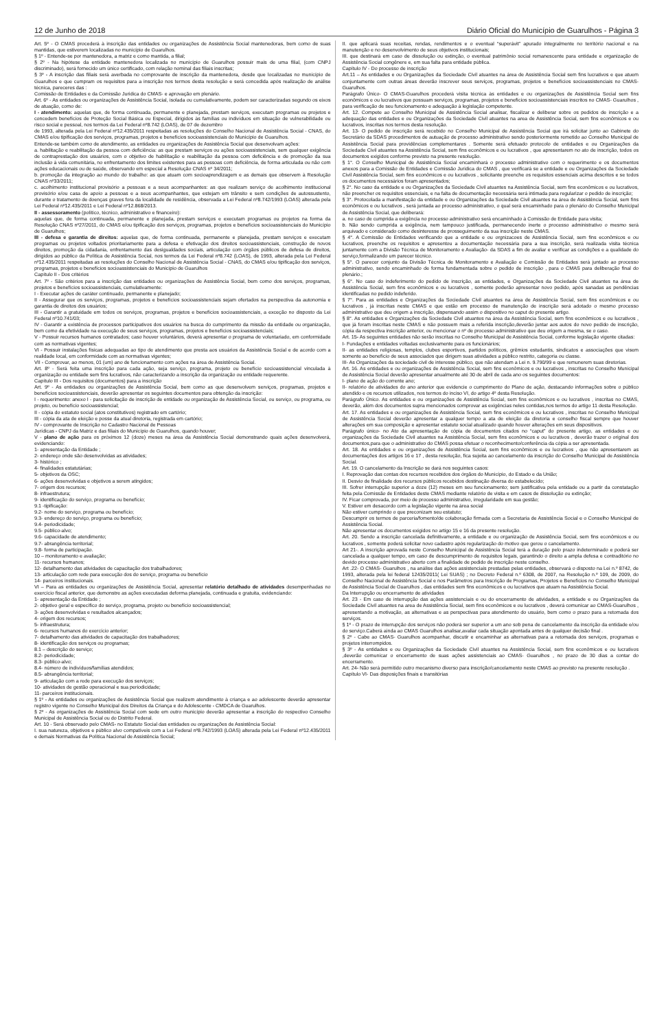12 de Junho de 2018 Diário Oficial do Município de Guarulhos - Página 3
Art. 5º - O CMAS procederá à inscrição das entidades ou organizações de Assistência Social mantenedoras, bem como de suas mantidas, que estiverem localizadas no município de Guarulhos.
§ 1º - Entende-se por mantenedora, a matriz e como mantida, a filial;
§ 2º - Na hipótese da entidade mantenedora localizada no município de Guarulhos possuir mais de uma filial, (com CNPJ discriminado), será fornecido um único certificado, com relação nominal das filiais inscritas;
§ 3º - A inscrição das filiais será averbada no comprovante de inscrição da mantenedora, desde que localizadas no município de Guarulhos e que cumpram os requisitos para a inscrição nos termos desta resolução e será concedida após realização de análise técnica, pareceres das :
Comissão de Entidades e da Comissão Juridica do CMAS- e aprovação em plenário.
Art. 6º - As entidades ou organizações de Assistência Social, isolada ou cumulativamente, podem ser caracterizadas segundo os eixos de atuação, como de:
I - atendimento: aquelas que, de forma continuada, permanente e planejada, prestam serviços, executam programas ou projetos e concedem benefícios de Proteção Social Básica ou Especial, dirigidos às famílias ou indivíduos em situação de vulnerabilidade ou risco social e pessoal, nos termos da Lei Federal nº8.742 (LOAS), de 07 de dezembro
de 1993, alterada pela Lei Federal nº12.435/2011 respeitadas as resoluções do Conselho Nacional de Assistência Social - CNAS, do CMAS e/ou tipificação dos serviços, programas, projetos e benefícios socioassistenciais do Município de Guarulhos.
Entende-se também como de atendimento, as entidades ou organizações de Assistência Social que desenvolvam ações:
a. habilitação e reabilitação da pessoa com deficiência: as que prestam serviços ou ações socioassistenciais, sem qualquer exigência de contraprestação dos usuários, com o objetivo de habilitação e reabilitação da pessoa com deficiência e de promoção da sua inclusão à vida comunitária, no enfrentamento dos limites existentes para as pessoas com deficiência, de forma articulada ou não com ações educacionais ou de saúde, observando em especial a Resolução CNAS nº 34/2011;
b. promoção da integração ao mundo do trabalho: as que atuam com socioaprendizagem e as demais que observem à Resolução CNAS nº33/2011;
c. acolhimento institucional provisório a pessoas e a seus acompanhantes: as que realizam serviço de acolhimento institucional provisório e/ou casa de apoio a pessoas e a seus acompanhantes, que estejam em trânsito e sem condições de autossustento, durante o tratamento de doenças graves fora da localidade de residência, observada a Lei Federal nº8.742/1993 (LOAS) alterada pela Lei Federal nº12.435/2011 e Lei Federal nº12.868/2013.
II - assessoramento (político, técnico, administrativo e financeiro):
aquelas que, de forma continuada, permanente e planejada, prestam serviços e executam programas ou projetos na forma da Resolução CNAS nº27/2011, do CMAS e/ou tipificação dos serviços, programas, projetos e benefícios socioassistenciais do Município de Guarulhos;
III - defesa e garantia de direitos: aquelas que, de forma continuada, permanente e planejada, prestam serviços e executam programas ou projetos voltados prioritariamente para a defesa e efetivação dos direitos socioassistenciais, construção de novos direitos, promoção da cidadania, enfrentamento das desigualdades sociais, articulação com órgãos públicos de defesa de direitos, dirigidos ao público da Política de Assistência Social, nos termos da Lei Federal nº8.742 (LOAS), de 1993, alterada pela Lei Federal nº12.435/2011 respeitadas as resoluções do Conselho Nacional de Assistência Social - CNAS, do CMAS e/ou tipificação dos serviços, programas, projetos e benefícios socioassistenciais do Município de Guarulhos
Capítulo II - Dos critérios
Art. 7º - São critérios para a inscrição das entidades ou organizações de Assistência Social, bem como dos serviços, programas, projetos e benefícios socioassistenciais, cumulativamente:
I - Executar ações de caráter continuado, permanente e planejado;
II - Assegurar que os serviços, programas, projetos e benefícios socioassistenciais sejam ofertados na perspectiva da autonomia e garantia de direitos dos usuários;
III - Garantir a gratuidade em todos os serviços, programas, projetos e benefícios socioassistenciais, a exceção no disposto da Lei Federal nº10.741/03;
IV - Garantir a existência de processos participativos dos usuários na busca do cumprimento da missão da entidade ou organização, bem como da efetividade na execução de seus serviços, programas, projetos e benefícios socioassistenciais;
V - Possuir recursos humanos contratados; caso houver voluntários, deverá apresentar o programa de voluntariado, em conformidade com as normativas vigentes;
VI - Possuir instalações físicas adequadas ao tipo de atendimento que presta aos usuários da Assistência Social e de acordo com a realidade local, em conformidade com as normativas vigentes;
VII - Comprovar, ao menos, 01 (um) ano de funcionamento com ações na área de Assistência Social.
Art. 8º - Será feita uma inscrição para cada ação, seja serviço, programa, projeto ou benefício socioassistencial vinculada à organização ou entidade sem fins lucrativos, não caracterizando a inscrição da organização ou entidade requerente.
Capítulo III - Dos requisitos (documentos) para a inscrição
Art. 9º - As entidades ou organizações de Assistência Social, bem como as que desenvolvem serviços, programas, projetos e benefícios socioassistenciais, deverão apresentar os seguintes documentos para obtenção da inscrição:
I - requerimento: anexo I - para solicitação de inscrição de entidade ou organização de Assistência Social, ou serviço, ou programa, ou projeto, ou benefício socioassistencial;
II - cópia do estatuto social (atos constitutivos) registrado em cartório;
III - cópia da ata de eleição e posse da atual diretoria, registrada em cartório;
IV - comprovante de Inscrição no Cadastro Nacional de Pessoas
Jurídicas - CNPJ da Matriz e das filiais do Município de Guarulhos, quando houver;
V - plano de ação para os próximos 12 (doze) meses na área da Assistência Social demonstrando quais ações desenvolverá, evidenciando:
1- apresentação da Entidade ;
2- endereço onde são desenvolvidas as atividades;
3- histórico ;
4- finalidades estatutárias;
5- objetivos da OSC;
6- ações desenvolvidas e objetivos a serem atingidos;
7- origem dos recursos;
8- infraestrutura;
9- identificação do serviço, programa ou benefício;
9.1 -tipificação:
9.2- nome do serviço, programa ou benefício;
9.3- endereço do serviço, programa ou benefício;
9.4- periodicidade;
9.5- público-alvo;
9.6- capacidade de atendimento;
9.7- abrangência territorial;
9.8- forma de participação.
10 – monitoramento e avaliação;
11- recursos humanos;
12- detalhamento das atividades de capacitação dos trabalhadores;
13- articulação com rede para execução dos do serviço, programa ou benefício
14- parceiros institucionais.
VI – Para as entidades ou organizações de Assistência Social, apresentar relatório detalhado de atividades desempenhadas no exercício fiscal anterior, que demonstre as ações executadas deforma planejada, continuada e gratuita, evidenciando:
1- apresentação da Entidade ;
2- objetivo geral e específico do serviço, programa, projeto ou benefício socioassistencial;
3- ações desenvolvidas e resultados alcançados;
4- origem dos recursos;
5- infraestrutura;
6- recursos humanos do exercício anterior;
7- detalhamento das atividades de capacitação dos trabalhadores;
8- identificação dos serviços ou programas;
8.1 – descrição do serviço;
8.2- periodicidade;
8.3- público-alvo;
8.4- número de indivíduos/famílias atendidos;
8.5- abrangência territorial;
9- articulação com a rede para execução dos serviços;
10- atividades de gestão operacional e sua periodicidade;
11- parceiros institucionais.
§ 1º - As entidades ou organizações de Assistência Social que realizem atendimento à criança e ao adolescente deverão apresentar registro vigente no Conselho Municipal dos Direitos da Criança e do Adolescente - CMDCA de Guarulhos.
§ 2º - As organizações de Assistência Social com sede em outro município deverão apresentar a inscrição do respectivo Conselho Municipal de Assistência Social ou do Distrito Federal.
Art. 10 - Será observado pelo CMAS- no Estatuto Social das entidades ou organizações de Assistência Social:
I. sua natureza, objetivos e público alvo compatíveis com a Lei Federal nº8.742/1993 (LOAS) alterada pela Lei Federal nº12.435/2011 e demais Normativas da Política Nacional de Assistência Social;
II. que aplicará suas receitas, rendas, rendimentos e o eventual “superávit” apurado integralmente no território nacional e na manutenção e no desenvolvimento de seus objetivos institucionais;
III. que destinará em caso de dissolução ou extinção, o eventual patrimônio social remanescente para entidade e organização de Assistência Social congênere e, em sua falta para entidade pública.
Capítulo IV - Do processo de inscrição
Art.11 – As entidades e ou Organizações da Sociedade Civil atuantes na área de Assistência Social sem fins lucrativos e que atuem conjuntamente com outras áreas deverão inscrever seus serviços, programas, projetos e benefícios socioassistenciais no CMAS- Guarulhos.
Parágrafo Único- O CMAS-Guarulhos procederá visita técnica às entidades e ou organizações de Assistência Social sem fins econômicos e ou lucrativos que possuam serviços, programas, projetos e benefícios socioassistenciais inscritos no CMAS- Guarulhos , para verificação de seu funcionamento e adequação à legislação competente.
Art. 12. Compete ao Conselho Municipal de Assistência Social analisar, fiscalizar e deliberar sobre os pedidos de inscrição e a adequação das entidades e ou Organizações da Sociedade Civil atuantes na area de Assistência Social, sem fins econômicos e ou lucrativos, inscritas nos termos desta resolução.
Art. 13- O pedido de inscrição será recebido no Conselho Municipal de Assistência Social que irá solicitar junto ao Gabinete do Secretário da SDAS procedimentos de autuação de processo administrativo sendo posteriormente remetido ao Conselho Municipal de Assistência Social para providências complementares . Somente será efetuado protocolo de entidades e ou Organizações da Sociedade Civil atuantes na Assistência Social, sem fins econômicos e ou lucrativos , que apresentarem no ato de inscrição, todos os documentos exigidos conforme previsto na presente resolução.
§ 1°. O Conselho Municipal de Assistência Social encaminhará o processo administrativo com o requerimento e os documentos anexos para a Comissão de Entidades e Comissão Juridica do CMAS , que verificará se a entidade e ou Organizações da Sociedade Civil Assistência Social, sem fins econômicos e ou lucrativos , solicitante preenche os requisitos essenciais acima descritos e se todos os documentos necessários foram apresentados;
§ 2°. No caso da entidade e ou Organizações da Sociedade Civil atuantes na Assistência Social, sem fins econômicos e ou lucrativos, não preencher os requisitos essenciais, e na falta de documentação necessária será intimada para regularizar o pedido de inscrição;
§ 3°. Protocolada a manifestação da entidade e ou Organizações da Sociedade Civil atuantes na área de Assistência Social, sem fins econômicos e ou lucrativos , será juntada ao processo administrativo, o qual será encaminhado para o plenário do Conselho Municipal de Assistência Social, que deliberará:
a. no caso de cumprida a exigência no processo administrativo será encaminhado à Comissão de Entidade para visita;
b. Não sendo cumprida a exigência, nem tampouco justificada, permanecendo inerte o processo administrativo o mesmo será arquivado e considerado como desinteresse de prosseguimento da sua inscrição neste CMAS.
§ 4°. A Comissão de Entidades verificando que a entidade e ou orgnizacoes de Assistência Social, sem fins econômicos e ou lucrativos, preenche os requisitos e apresentou a documentação necessária para a sua inscrição, será realizada visita técnica juntamente com a Divisão Técnica de Monitoramento e Avaliação- da SDAS a fim de avaliar e verificar as condições e a qualidade do serviço,formalizando um parecer técnico.
§ 5°. O parecer conjunto da Divisão Técnica de Monitoramento e Avaliação e Comissão de Entidades será juntado ao processo administrativo, sendo encaminhado de forma fundamentada sobre o pedido de inscrição , para o CMAS para deliberação final do plenário.;
§ 6°. No caso do indeferimento do pedido de inscrição, as entidades, e Organizações da Sociedade Civil atuantes na área de Assistência Social, sem fins econômicos e ou lucrativos , somente poderão apresentar novo pedido, após sanadas as pendências identificadas no pedido indeferido.
§ 7°. Para as entidades e Organizações da Sociedade Civil atuantes na área de Assistência Social, sem fins econômicos e ou lucrativos , já inscritas neste CMAS e que estão em processo de manutenção de inscrição será adotado o mesmo processo administrativo que deu origem a inscrição, dispensando assim o dispositivo no caput do presente artigo.
§ 8°. As entidades e Organizações da Sociedade Civil atuantes na área da Assistência Social, sem fins econômicos e ou lucrativos , que já foram inscritas neste CMAS e não possuem mais a referida inscrição,deverão juntar aos autos do novo pedido de inscrição, cópia da respectiva inscrição anterior, ou mencionar o nº de processo administrativo que deu origem a mesma, se o caso.
Art. 15- As seguintes entidades não serão inscritas no Conselho Municipal de Assistência Social, conforme legislação vigente citadas:
I- Fundações e entidades voltadas exclusivamente para os funcionários;
II- as entidades religiosas, templos, clubes esportivos, partidos políticos, grêmios estudantis, sindicatos e associações que visem somente ao benefício de seus associados que dirigem suas atividades a público restrito, categoria ou classe.
III- As Organizações da sociedade civil de interesse público, que não atendam a Lei n. 9.790/99 e que remunerem suas diretorias.
Art. 16. As entidades e ou organizações de Assistência Social, sem fins econômicos e ou lucrativos , inscritas no Conselho Municipal de Assistência Social deverão apresentar anualmente até 30 de abril de cada ano os seguintes documentos:
I- plano de ação do corrente ano;
II- relatório de atividades do ano anterior que evidencie o cumprimento do Plano de ação, destacando informações sobre o público atendido e os recursos utilizados, nos termos do inciso VI, do artigo 4º desta Resolução.
Parágrafo Único. As entidades e ou organizações de Assistência Social, sem fins econômicos e ou lucrativos , inscritas no CMAS, deverão, além dos documentos supra mencionados comprovar as exigências neles contidas,nos termos do artigo 11 desta Resolução.
Art. 17. As entidades e ou organizações de Assistência Social, sem fins econômicos e ou lucrativos , inscritas no Conselho Municipal de Assistência Social deverão apresentar a qualquer tempo a ata de eleição da diretoria e conselho fiscal sempre que houver alterações em sua composição e apresentar estatuto social atualizado quando houver alterações em seus dispositivos.
Parágrafo único- no Ato da apresentação de cópia de documentos citados no “caput” do presente artigo, as entidades e ou organizações da Sociedade Civil atuantes na Assistência Social, sem fins econômicos e ou lucrativos , deverão trazer o original dos documentos,para que o administrativo do CMAS possa efetuar o reconhecimento/conferência da cópia a ser apresentada.
Art. 18. As entidades e ou organizações de Assistência Social, sem fins econômicos e ou lucrativos , que não apresentarem as documentações dos artigos 16 e 17 , desta resolução, fica sujeita ao cancelamento da inscrição do Conselho Municipal de Assistência Social.
Art. 19. O cancelamento da Inscrição se dará nos seguintes casos:
I. Reprovação das contas dos recursos recebidos dos órgãos do Município, do Estado e da União;
II. Desvio de finalidade dos recursos públicos recebidos destinação diversa do estabelecido;
III. Sofrer interrupção superior a doze (12) meses em seu funcionamento; sem justificativa pela entidade ou a partir da constatação feita pela Comissão de Entidades deste CMAS mediante relatório de visita e em casos de dissolução ou extinção;
IV. Ficar comprovada, por meio de processo administrativo, irregularidade em sua gestão;
V. Estiver em desacordo com a legislação vigente na área social
Não estiver cumprindo o que preconizam seu estatuto;
Descumprir os termos de parceria/fomento/de colaboração firmada com a Secretaria de Assistência Social e o Conselho Municipal de Assistência Social.
Não apresentar os documentos exigidos no artigo 15 e 16 da presente resolução.
Art. 20. Sendo a inscrição cancelada definitivamente, a entidade e ou organização de Assistência Social, sem fins econômicos e ou lucrativos , somente poderá solicitar novo cadastro após regularização do motivo que gerou o cancelamento.
Art 21-. A inscrição aprovada neste Conselho Municipal de Assistência Social terá a duração pelo prazo indeterminado e poderá ser cancelada a qualquer tempo, em caso de descumprimento de requisitos legais, garantindo o direito a ampla defesa e contraditório no devido processo administrativo aberto com a finalidade de pedido de inscrição neste conselho.
Art .22- O CMAS- Guarulhos , na análise das ações assistenciais prestadas pelas entidades, observará o disposto na Lei n.º 8742, de 1993, alterada pela lei federal 12435/2011( Lei SUAS) ; no Decreto Federal n.º 6308, de 2007, na Resolução n.º 109, de 2009, do Conselho Nacional de Assistência Social e nos Parâmetros para Inscrição de Programas, Projetos e Benefícios no Conselho Municipal de Assistência Social de Guarulhos , das entidades sem fins econômicos e ou lucrativos que atuam na Assistência Social.
Da Interrupção ou encerramento de atividades
Art. 23 - Em caso de interrupção das ações assistenciais e ou do encerramento de atividades, a entidade e ou Organizações da Sociedade Civil atuantes na area de Assistência Social, sem fins econômicos e ou lucrativos , deverá comunicar ao CMAS-Guarulhos , apresentando a motivação, as alternativas e as perspectivas para atendimento do usuário, bem como o prazo para a retomada dos serviços.
§ 1º - O prazo de interrupção dos serviços não poderá ser superior a um ano sob pena de cancelamento da inscrição da entidade e/ou do serviço.Caberá ainda ao CMAS Guarulhos analisar,avaliar cada situação apontada antes de qualquer decisão final .
§ 2º - Cabe ao CMAS- Guarulhos acompanhar, discutir e encaminhar as alternativas para a retomada dos serviços, programas e projetos interrompidos.
§ 3º - As entidades e ou Organizações da Sociedade Civil atuantes na Assistência Social, sem fins econômicos e ou lucrativos ,deverão comunicar o encerramento de suas ações assistenciais ao CMAS- Guarulhos , no prazo de 30 dias a contar do encerramento.
Art. 24- Não será permitido outro mecanismo diverso para inscrição/cancelamento neste CMAS ao previsto na presente resolução .
Capítulo VI- Das disposições finais e transitórias